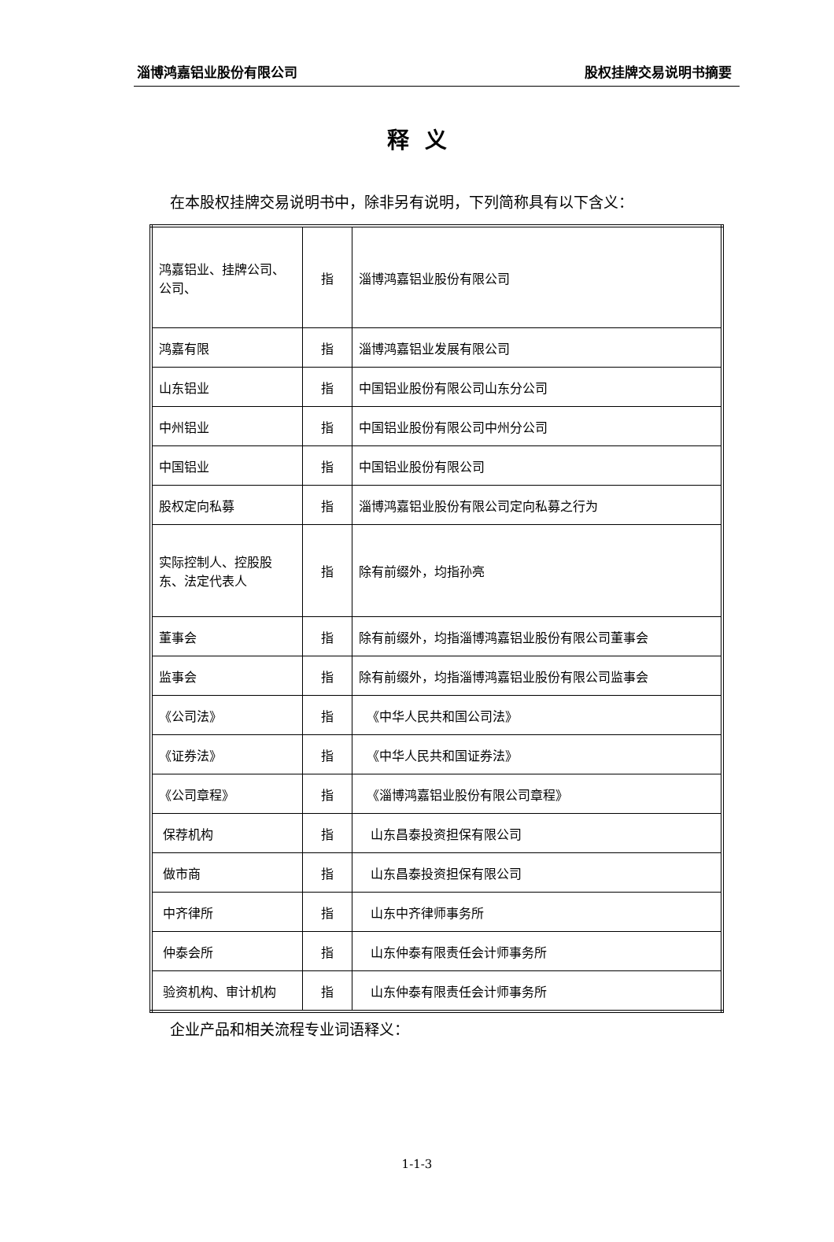淄博鸿嘉铝业股份有限公司 股权挂牌交易说明书摘要
释义
在本股权挂牌交易说明书中，除非另有说明，下列简称具有以下含义：
| 鸿嘉铝业、挂牌公司、公司、 | 指 | 淄博鸿嘉铝业股份有限公司 |
| 鸿嘉有限 | 指 | 淄博鸿嘉铝业发展有限公司 |
| 山东铝业 | 指 | 中国铝业股份有限公司山东分公司 |
| 中州铝业 | 指 | 中国铝业股份有限公司中州分公司 |
| 中国铝业 | 指 | 中国铝业股份有限公司 |
| 股权定向私募 | 指 | 淄博鸿嘉铝业股份有限公司定向私募之行为 |
| 实际控制人、控股股东、法定代表人 | 指 | 除有前缀外，均指孙亮 |
| 董事会 | 指 | 除有前缀外，均指淄博鸿嘉铝业股份有限公司董事会 |
| 监事会 | 指 | 除有前缀外，均指淄博鸿嘉铝业股份有限公司监事会 |
| 《公司法》 | 指 | 《中华人民共和国公司法》 |
| 《证券法》 | 指 | 《中华人民共和国证券法》 |
| 《公司章程》 | 指 | 《淄博鸿嘉铝业股份有限公司章程》 |
| 保荐机构 | 指 | 山东昌泰投资担保有限公司 |
| 做市商 | 指 | 山东昌泰投资担保有限公司 |
| 中齐律所 | 指 | 山东中齐律师事务所 |
| 仲泰会所 | 指 | 山东仲泰有限责任会计师事务所 |
| 验资机构、审计机构 | 指 | 山东仲泰有限责任会计师事务所 |
企业产品和相关流程专业词语释义：
1-1-3